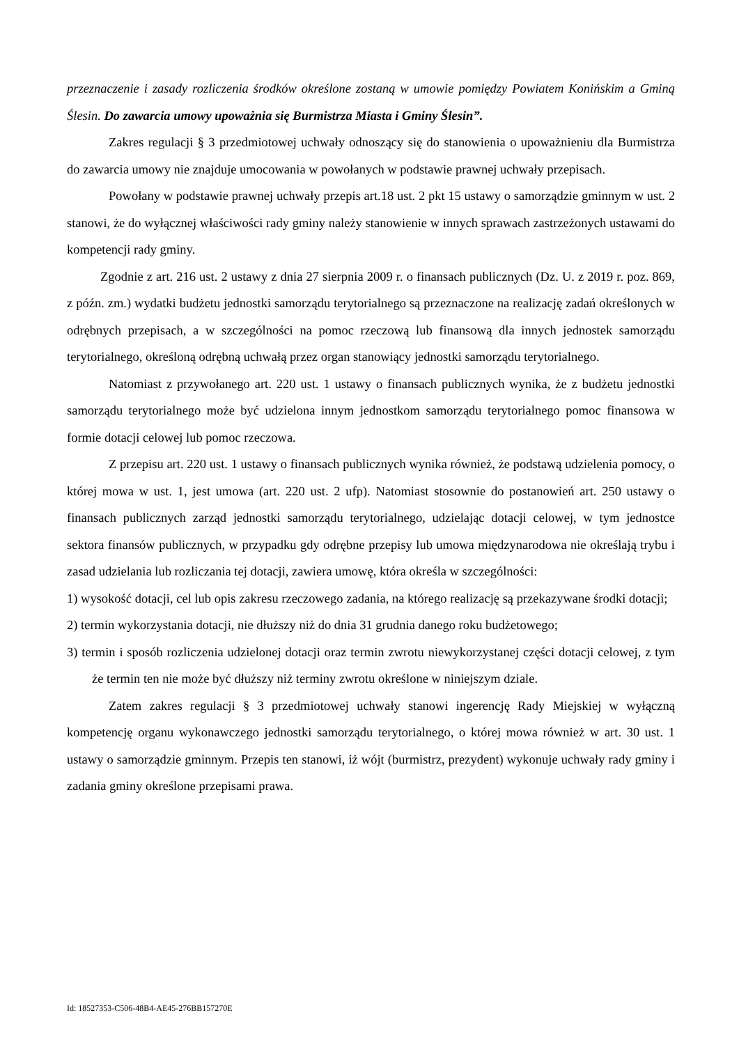przeznaczenie i zasady rozliczenia środków określone zostaną w umowie pomiędzy Powiatem Konińskim a Gminą Ślesin. Do zawarcia umowy upoważnia się Burmistrza Miasta i Gminy Ślesin”.
Zakres regulacji § 3 przedmiotowej uchwały odnoszący się do stanowienia o upoważnieniu dla Burmistrza do zawarcia umowy nie znajduje umocowania w powołanych w podstawie prawnej uchwały przepisach.
Powołany w podstawie prawnej uchwały przepis art.18 ust. 2 pkt 15 ustawy o samorządzie gminnym w ust. 2 stanowi, że do wyłącznej właściwości rady gminy należy stanowienie w innych sprawach zastrzeżonych ustawami do kompetencji rady gminy.
Zgodnie z art. 216 ust. 2 ustawy z dnia 27 sierpnia 2009 r. o finansach publicznych (Dz. U. z 2019 r. poz. 869, z późn. zm.) wydatki budżetu jednostki samorządu terytorialnego są przeznaczone na realizację zadań określonych w odrębnych przepisach, a w szczególności na pomoc rzeczową lub finansową dla innych jednostek samorządu terytorialnego, określoną odrębną uchwałą przez organ stanowiący jednostki samorządu terytorialnego.
Natomiast z przywołanego art. 220 ust. 1 ustawy o finansach publicznych wynika, że z budżetu jednostki samorządu terytorialnego może być udzielona innym jednostkom samorządu terytorialnego pomoc finansowa w formie dotacji celowej lub pomoc rzeczowa.
Z przepisu art. 220 ust. 1 ustawy o finansach publicznych wynika również, że podstawą udzielenia pomocy, o której mowa w ust. 1, jest umowa (art. 220 ust. 2 ufp). Natomiast stosownie do postanowień art. 250 ustawy o finansach publicznych zarząd jednostki samorządu terytorialnego, udzielając dotacji celowej, w tym jednostce sektora finansów publicznych, w przypadku gdy odrębne przepisy lub umowa międzynarodowa nie określają trybu i zasad udzielania lub rozliczania tej dotacji, zawiera umowę, która określa w szczególności:
1) wysokość dotacji, cel lub opis zakresu rzeczowego zadania, na którego realizację są przekazywane środki dotacji;
2) termin wykorzystania dotacji, nie dłuższy niż do dnia 31 grudnia danego roku budżetowego;
3) termin i sposób rozliczenia udzielonej dotacji oraz termin zwrotu niewykorzystanej części dotacji celowej, z tym że termin ten nie może być dłuższy niż terminy zwrotu określone w niniejszym dziale.
Zatem zakres regulacji § 3 przedmiotowej uchwały stanowi ingerencję Rady Miejskiej w wyłączną kompetencję organu wykonawczego jednostki samorządu terytorialnego, o której mowa również w art. 30 ust. 1 ustawy o samorządzie gminnym. Przepis ten stanowi, iż wójt (burmistrz, prezydent) wykonuje uchwały rady gminy i zadania gminy określone przepisami prawa.
Id: 18527353-C506-48B4-AE45-276BB157270E